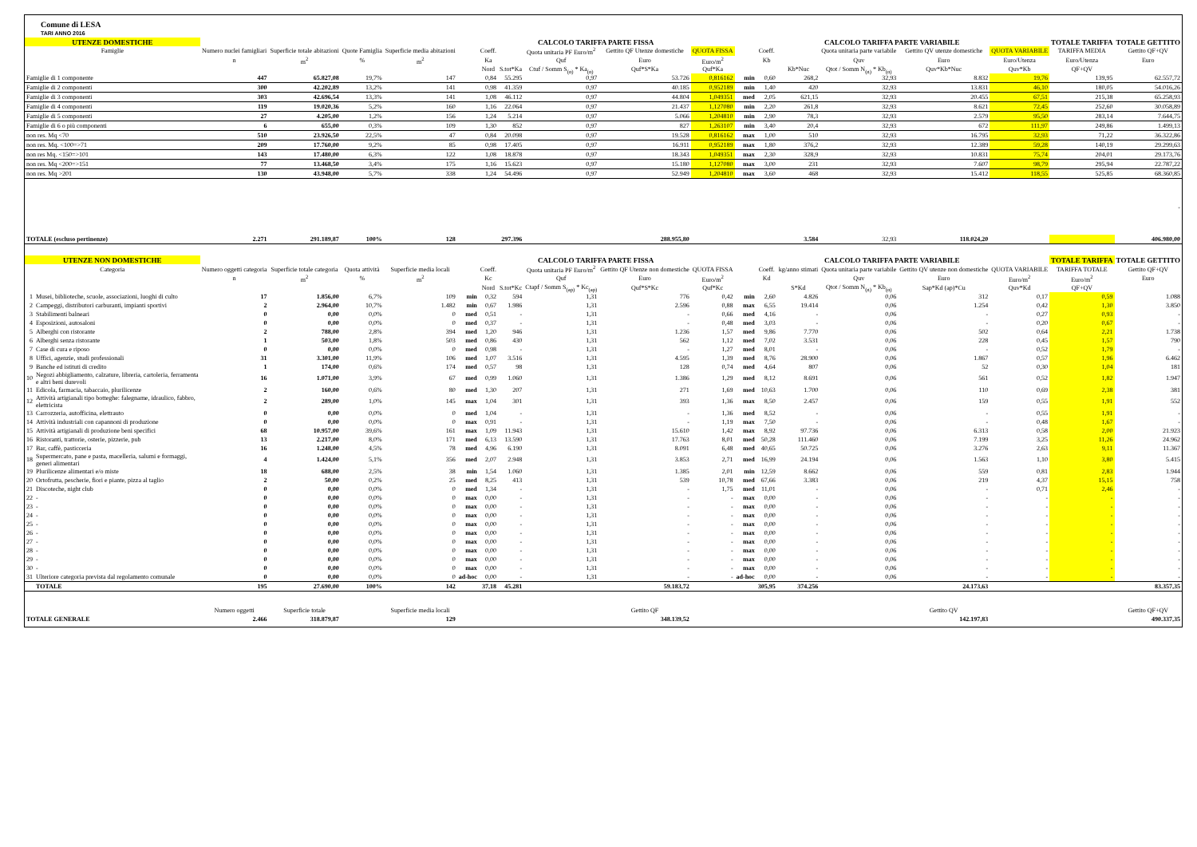Comune di LESA
TARI ANNO 2016
| UTENZE DOMESTICHE | | | | | | CALCOLO TARIFFA PARTE FISSA | | | | | | CALCOLO TARIFFA PARTE VARIABILE | | | | | | TOTALE TARIFFA | TOTALE GETTITO |
| --- | --- | --- | --- | --- | --- | --- | --- | --- | --- | --- | --- | --- | --- | --- | --- | --- | --- | --- | --- |
| Famiglie | | Numero nuclei famigliari | Superficie totale abitazioni | Quote Famiglia | Superficie media abitazioni | | Coeff. | | Quota unitaria PF Euro/m<sup>2</sup> | Gettito QF Utenze domestiche | QUOTA FISSA | | Coeff. | | Quota unitaria parte variabile | Gettito QV utenze domestiche | QUOTA VARIABILE | TARIFFA MEDIA | Gettito QF+QV |
| | | n | m<sup>2</sup> | % | m<sup>2</sup> | | Ka | | Quf | Euro | Euro/m<sup>2</sup> | | Kb | | Quv | Euro | Euro/Utenza | Euro/Utenza | Euro |
| | | | | | | | Nord | S.tot*Ka | Ctuf / Somm S<sub>(n)</sub> * Ka<sub>(n)</sub> | Quf*S*Ka | Quf*Ka | | | Kb*Nuc | Qtot / Somm N<sub>(n)</sub> * Kb<sub>(n)</sub> | Quv*Kb*Nuc | Quv*Kb | QF+QV | |
| Famiglie di 1 componente | | 447 | 65.827,08 | 19,7% | 147 | | 0,84 | 55.295 | 0,97 | 53.726 | 0,816162 | min | 0,60 | 268,2 | 32,93 | 8.832 | 19,76 | 139,95 | 62.557,72 |
| Famiglie di 2 componenti | | 300 | 42.202,89 | 13,2% | 141 | | 0,98 | 41.359 | 0,97 | 40.185 | 0,952189 | min | 1,40 | 420 | 32,93 | 13.831 | 46,10 | 180,05 | 54.016,26 |
| Famiglie di 3 componenti | | 303 | 42.696,54 | 13,3% | 141 | | 1,08 | 46.112 | 0,97 | 44.804 | 1,049351 | med | 2,05 | 621,15 | 32,93 | 20.455 | 67,51 | 215,38 | 65.258,93 |
| Famiglie di 4 componenti | | 119 | 19.020,36 | 5,2% | 160 | | 1,16 | 22.064 | 0,97 | 21.437 | 1,127080 | min | 2,20 | 261,8 | 32,93 | 8.621 | 72,45 | 252,60 | 30.058,89 |
| Famiglie di 5 componenti | | 27 | 4.205,00 | 1,2% | 156 | | 1,24 | 5.214 | 0,97 | 5.066 | 1,204810 | min | 2,90 | 78,3 | 32,93 | 2.579 | 95,50 | 283,14 | 7.644,75 |
| Famiglie di 6 o più componenti | | 6 | 655,00 | 0,3% | 109 | | 1,30 | 852 | 0,97 | 827 | 1,263107 | min | 3,40 | 20,4 | 32,93 | 672 | 111,97 | 249,86 | 1.499,13 |
| non res. Mq <70 | | 510 | 23.926,50 | 22,5% | 47 | | 0,84 | 20.098 | 0,97 | 19.528 | 0,816162 | max | 1,00 | 510 | 32,93 | 16.795 | 32,93 | 71,22 | 36.322,86 |
| non res. Mq. <100=>71 | | 209 | 17.760,00 | 9,2% | 85 | | 0,98 | 17.405 | 0,97 | 16.911 | 0,952189 | max | 1,80 | 376,2 | 32,93 | 12.389 | 59,28 | 140,19 | 29.299,63 |
| non res Mq. <150=>101 | | 143 | 17.480,00 | 6,3% | 122 | | 1,08 | 18.878 | 0,97 | 18.343 | 1,049351 | max | 2,30 | 328,9 | 32,93 | 10.831 | 75,74 | 204,01 | 29.173,76 |
| non res. Mq <200=>151 | | 77 | 13.468,50 | 3,4% | 175 | | 1,16 | 15.623 | 0,97 | 15.180 | 1,127080 | max | 3,00 | 231 | 32,93 | 7.607 | 98,79 | 295,94 | 22.787,22 |
| non res. Mq >201 | | 130 | 43.948,00 | 5,7% | 338 | | 1,24 | 54.496 | 0,97 | 52.949 | 1,204810 | max | 3,60 | 468 | 32,93 | 15.412 | 118,55 | 525,85 | 68.360,85 |
| - | | | | | | | | | | | | | | | | | | | |
| TOTALE (escluso pertinenze) | | 2.271 | 291.189,87 | 100% | 128 | | | 297.396 | | 288.955,80 | | | | 3.584 | 32,93 | 118.024,20 | | | 406.980,00 |
| UTENZE NON DOMESTICHE | | | | | | CALCOLO TARIFFA PARTE FISSA | | | | | | CALCOLO TARIFFA PARTE VARIABILE | | | | | | TOTALE TARIFFA | TOTALE GETTITO |
| Categoria | | Numero oggetti categoria | Superficie totale categoria | Quota attività | Superficie media locali | | Coeff. | | Quota unitaria PF Euro/m<sup>2</sup> | Gettito QF Utenze non domestiche | QUOTA FISSA | | Coeff. | kg/anno stimati | Quota unitaria parte variabile | Gettito QV utenze non domestiche | QUOTA VARIABILE | TARIFFA TOTALE | Gettito QF+QV |
| | | n | m<sup>2</sup> | % | m<sup>2</sup> | | Kc | | Quf | Euro | Euro/m<sup>2</sup> | | Kd | | Quv | Euro | Euro/m<sup>2</sup> | Euro/m<sup>2</sup> | Euro |
| | | | | | | | Nord | S.tot*Kc | Ctapf / Somm S<sub>(ap)</sub> * Kc<sub>(ap)</sub> | Quf*S*Kc | Quf*Kc | | | S*Kd | Qtot / Somm N<sub>(n)</sub> * Kb<sub>(n)</sub> | Sap*Kd (ap)*Cu | Quv*Kd | QF+QV | |
| 1 | Musei, biblioteche, scuole, associazioni, luoghi di culto | 17 | 1.856,00 | 6,7% | 109 | min | 0,32 | 594 | 1,31 | 776 | 0,42 | min | 2,60 | 4.826 | 0,06 | 312 | 0,17 | 0,59 | 1.088 |
| 2 | Campeggi, distributori carburanti, impianti sportivi | 2 | 2.964,00 | 10,7% | 1.482 | min | 0,67 | 1.986 | 1,31 | 2.596 | 0,88 | max | 6,55 | 19.414 | 0,06 | 1.254 | 0,42 | 1,30 | 3.850 |
| 3 | Stabilimenti balneari | 0 | 0,00 | 0,0% | 0 | med | 0,51 | - | 1,31 | - | 0,66 | med | 4,16 | - | 0,06 | - | 0,27 | 0,93 | - |
| 4 | Esposizioni, autosaloni | 0 | 0,00 | 0,0% | 0 | med | 0,37 | - | 1,31 | - | 0,48 | med | 3,03 | - | 0,06 | - | 0,20 | 0,67 | - |
| 5 | Alberghi con ristorante | 2 | 788,00 | 2,8% | 394 | med | 1,20 | 946 | 1,31 | 1.236 | 1,57 | med | 9,86 | 7.770 | 0,06 | 502 | 0,64 | 2,21 | 1.738 |
| 6 | Alberghi senza ristorante | 1 | 503,00 | 1,8% | 503 | med | 0,86 | 430 | 1,31 | 562 | 1,12 | med | 7,02 | 3.531 | 0,06 | 228 | 0,45 | 1,57 | 790 |
| 7 | Case di cura e riposo | 0 | 0,00 | 0,0% | 0 | med | 0,98 | - | 1,31 | - | 1,27 | med | 8,01 | - | 0,06 | - | 0,52 | 1,79 | - |
| 8 | Uffici, agenzie, studi professionali | 31 | 3.301,00 | 11,9% | 106 | med | 1,07 | 3.516 | 1,31 | 4.595 | 1,39 | med | 8,76 | 28.900 | 0,06 | 1.867 | 0,57 | 1,96 | 6.462 |
| 9 | Banche ed istituti di credito | 1 | 174,00 | 0,6% | 174 | med | 0,57 | 98 | 1,31 | 128 | 0,74 | med | 4,64 | 807 | 0,06 | 52 | 0,30 | 1,04 | 181 |
| 10 | Negozi abbigliamento, calzature, libreria, cartoleria, ferramenta e altri beni durevoli | 16 | 1.071,00 | 3,9% | 67 | med | 0,99 | 1.060 | 1,31 | 1.386 | 1,29 | med | 8,12 | 8.691 | 0,06 | 561 | 0,52 | 1,82 | 1.947 |
| 11 | Edicola, farmacia, tabaccaio, plurilicenze | 2 | 160,00 | 0,6% | 80 | med | 1,30 | 207 | 1,31 | 271 | 1,69 | med | 10,63 | 1.700 | 0,06 | 110 | 0,69 | 2,38 | 381 |
| 12 | Attività artigianali tipo botteghe: falegname, idraulico, fabbro, elettricista | 2 | 289,00 | 1,0% | 145 | max | 1,04 | 301 | 1,31 | 393 | 1,36 | max | 8,50 | 2.457 | 0,06 | 159 | 0,55 | 1,91 | 552 |
| 13 | Carrozzeria, autofficina, elettrauto | 0 | 0,00 | 0,0% | 0 | med | 1,04 | - | 1,31 | - | 1,36 | med | 8,52 | - | 0,06 | - | 0,55 | 1,91 | - |
| 14 | Attività industriali con capannoni di produzione | 0 | 0,00 | 0,0% | 0 | max | 0,91 | - | 1,31 | - | 1,19 | max | 7,50 | - | 0,06 | - | 0,48 | 1,67 | - |
| 15 | Attività artigianali di produzione beni specifici | 68 | 10.957,00 | 39,6% | 161 | max | 1,09 | 11.943 | 1,31 | 15.610 | 1,42 | max | 8,92 | 97.736 | 0,06 | 6.313 | 0,58 | 2,00 | 21.923 |
| 16 | Ristoranti, trattorie, osterie, pizzerie, pub | 13 | 2.217,00 | 8,0% | 171 | med | 6,13 | 13.590 | 1,31 | 17.763 | 8,01 | med | 50,28 | 111.460 | 0,06 | 7.199 | 3,25 | 11,26 | 24.962 |
| 17 | Bar, caffè, pasticceria | 16 | 1.248,00 | 4,5% | 78 | med | 4,96 | 6.190 | 1,31 | 8.091 | 6,48 | med | 40,65 | 50.725 | 0,06 | 3.276 | 2,63 | 9,11 | 11.367 |
| 18 | Supermercato, pane e pasta, macelleria, salumi e formaggi, generi alimentari | 4 | 1.424,00 | 5,1% | 356 | med | 2,07 | 2.948 | 1,31 | 3.853 | 2,71 | med | 16,99 | 24.194 | 0,06 | 1.563 | 1,10 | 3,80 | 5.415 |
| 19 | Plurilicenze alimentari e/o miste | 18 | 688,00 | 2,5% | 38 | min | 1,54 | 1.060 | 1,31 | 1.385 | 2,01 | min | 12,59 | 8.662 | 0,06 | 559 | 0,81 | 2,83 | 1.944 |
| 20 | Ortofrutta, pescherie, fiori e piante, pizza al taglio | 2 | 50,00 | 0,2% | 25 | med | 8,25 | 413 | 1,31 | 539 | 10,78 | med | 67,66 | 3.383 | 0,06 | 219 | 4,37 | 15,15 | 758 |
| 21 | Discoteche, night club | 0 | 0,00 | 0,0% | 0 | med | 1,34 | - | 1,31 | - | 1,75 | med | 11,01 | - | 0,06 | - | 0,71 | 2,46 | - |
| 22 | - | 0 | 0,00 | 0,0% | 0 | max | 0,00 | - | 1,31 | - | - | max | 0,00 | - | 0,06 | - | - | - | - |
| 23 | - | 0 | 0,00 | 0,0% | 0 | max | 0,00 | - | 1,31 | - | - | max | 0,00 | - | 0,06 | - | - | - | - |
| 24 | - | 0 | 0,00 | 0,0% | 0 | max | 0,00 | - | 1,31 | - | - | max | 0,00 | - | 0,06 | - | - | - | - |
| 25 | - | 0 | 0,00 | 0,0% | 0 | max | 0,00 | - | 1,31 | - | - | max | 0,00 | - | 0,06 | - | - | - | - |
| 26 | - | 0 | 0,00 | 0,0% | 0 | max | 0,00 | - | 1,31 | - | - | max | 0,00 | - | 0,06 | - | - | - | - |
| 27 | - | 0 | 0,00 | 0,0% | 0 | max | 0,00 | - | 1,31 | - | - | max | 0,00 | - | 0,06 | - | - | - | - |
| 28 | - | 0 | 0,00 | 0,0% | 0 | max | 0,00 | - | 1,31 | - | - | max | 0,00 | - | 0,06 | - | - | - | - |
| 29 | - | 0 | 0,00 | 0,0% | 0 | max | 0,00 | - | 1,31 | - | - | max | 0,00 | - | 0,06 | - | - | - | - |
| 30 | - | 0 | 0,00 | 0,0% | 0 | max | 0,00 | - | 1,31 | - | - | max | 0,00 | - | 0,06 | - | - | - | - |
| 31 | Ulteriore categoria prevista dal regolamento comunale | 0 | 0,00 | 0,0% | 0 | ad-hoc | 0,00 | - | 1,31 | - | - | ad-hoc | 0,00 | - | 0,06 | - | - | - | - |
| | TOTALE | 195 | 27.690,00 | 100% | 142 | | 37,18 | 45.281 | | 59.183,72 | | | 305,95 | 374.256 | | 24.173,63 | | | 83.357,35 |
| | | Numero oggetti | Superficie totale | | Superficie media locali | | | | | Gettito QF | | | | | | Gettito QV | | | Gettito QF+QV |
| TOTALE GENERALE | | 2.466 | 318.879,87 | | 129 | | | | | 348.139,52 | | | | | | 142.197,83 | | | 490.337,35 |